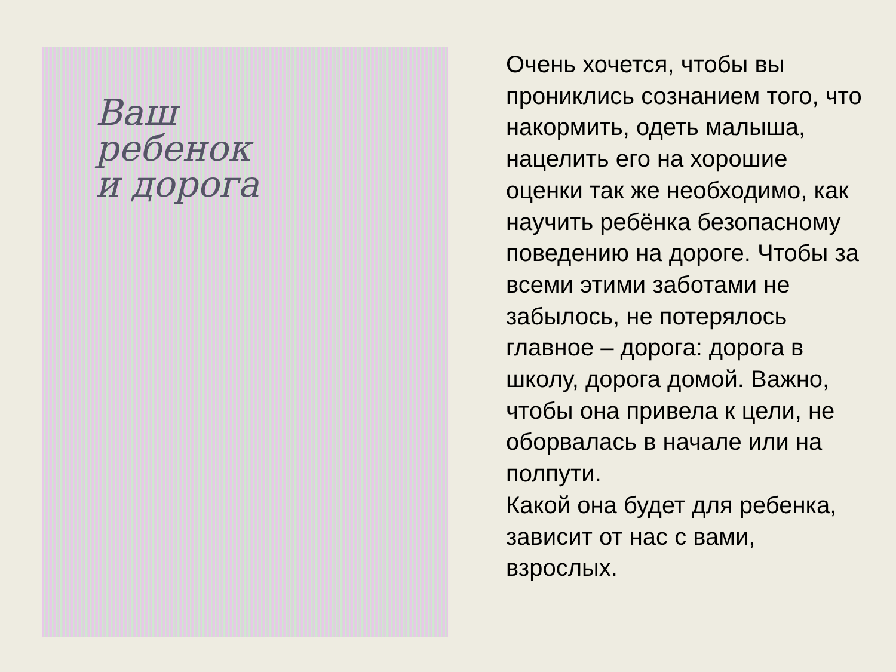Ваш
ребенок
и дорога
Очень хочется, чтобы вы прониклись сознанием того, что накормить, одеть малыша, нацелить его на хорошие оценки так же необходимо, как научить ребёнка безопасному поведению на дороге. Чтобы за всеми этими заботами не забылось, не потерялось главное – дорога: дорога в школу, дорога домой. Важно, чтобы она привела к цели, не оборвалась в начале или на полпути.
Какой она будет для ребенка, зависит от нас с вами, взрослых.